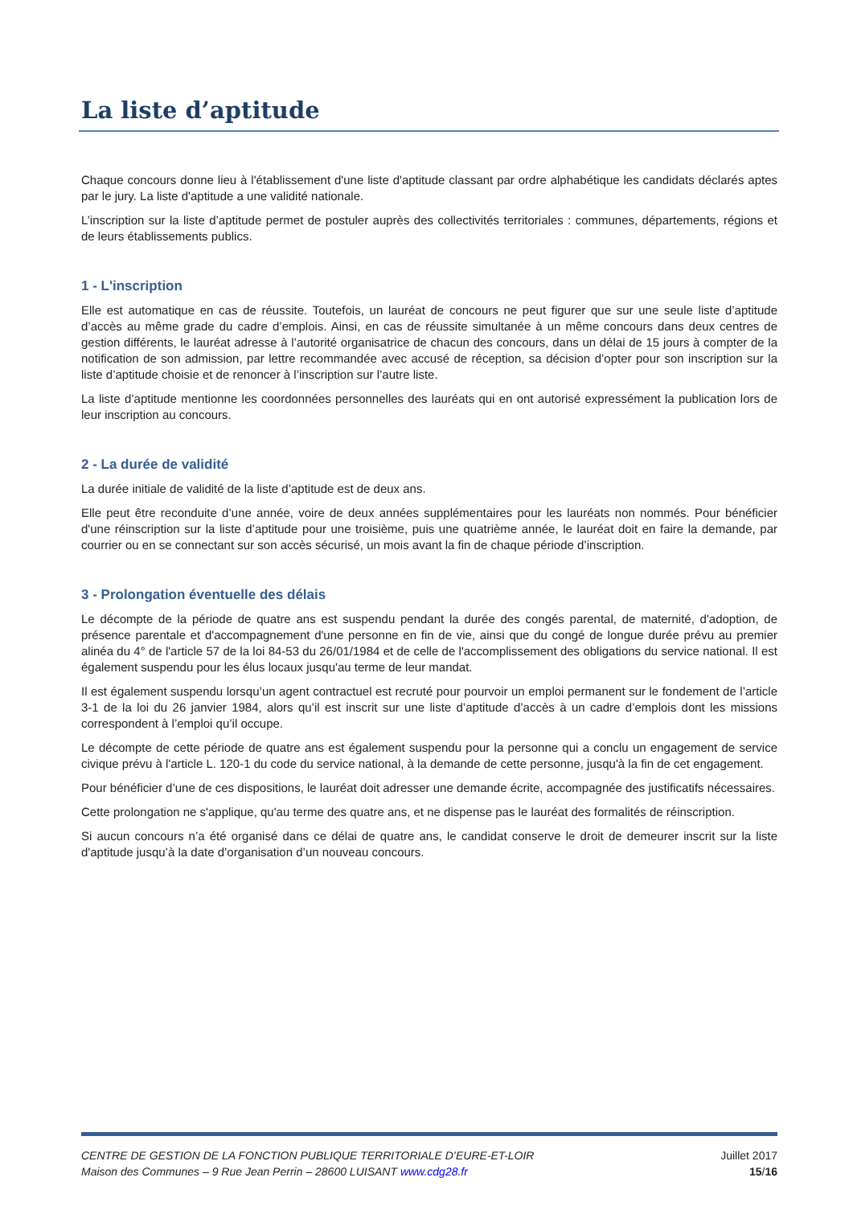La liste d’aptitude
Chaque concours donne lieu à l'établissement d'une liste d'aptitude classant par ordre alphabétique les candidats déclarés aptes par le jury. La liste d'aptitude a une validité nationale.
L’inscription sur la liste d’aptitude permet de postuler auprès des collectivités territoriales : communes, départements, régions et de leurs établissements publics.
1 - L'inscription
Elle est automatique en cas de réussite. Toutefois, un lauréat de concours ne peut figurer que sur une seule liste d’aptitude d’accès au même grade du cadre d’emplois. Ainsi, en cas de réussite simultanée à un même concours dans deux centres de gestion différents, le lauréat adresse à l’autorité organisatrice de chacun des concours, dans un délai de 15 jours à compter de la notification de son admission, par lettre recommandée avec accusé de réception, sa décision d’opter pour son inscription sur la liste d’aptitude choisie et de renoncer à l’inscription sur l’autre liste.
La liste d’aptitude mentionne les coordonnées personnelles des lauréats qui en ont autorisé expressément la publication lors de leur inscription au concours.
2 - La durée de validité
La durée initiale de validité de la liste d’aptitude est de deux ans.
Elle peut être reconduite d’une année, voire de deux années supplémentaires pour les lauréats non nommés. Pour bénéficier d'une réinscription sur la liste d’aptitude pour une troisième, puis une quatrième année, le lauréat doit en faire la demande, par courrier ou en se connectant sur son accès sécurisé, un mois avant la fin de chaque période d’inscription.
3 - Prolongation éventuelle des délais
Le décompte de la période de quatre ans est suspendu pendant la durée des congés parental, de maternité, d'adoption, de présence parentale et d'accompagnement d'une personne en fin de vie, ainsi que du congé de longue durée prévu au premier alinéa du 4° de l'article 57 de la loi 84-53 du 26/01/1984 et de celle de l'accomplissement des obligations du service national. Il est également suspendu pour les élus locaux jusqu'au terme de leur mandat.
Il est également suspendu lorsqu’un agent contractuel est recruté pour pourvoir un emploi permanent sur le fondement de l’article 3-1 de la loi du 26 janvier 1984, alors qu’il est inscrit sur une liste d’aptitude d’accès à un cadre d’emplois dont les missions correspondent à l’emploi qu’il occupe.
Le décompte de cette période de quatre ans est également suspendu pour la personne qui a conclu un engagement de service civique prévu à l'article L. 120-1 du code du service national, à la demande de cette personne, jusqu'à la fin de cet engagement.
Pour bénéficier d’une de ces dispositions, le lauréat doit adresser une demande écrite, accompagnée des justificatifs nécessaires.
Cette prolongation ne s'applique, qu'au terme des quatre ans, et ne dispense pas le lauréat des formalités de réinscription.
Si aucun concours n’a été organisé dans ce délai de quatre ans, le candidat conserve le droit de demeurer inscrit sur la liste d'aptitude jusqu’à la date d’organisation d’un nouveau concours.
CENTRE DE GESTION DE LA FONCTION PUBLIQUE TERRITORIALE D’EURE-ET-LOIR
Maison des Communes – 9 Rue Jean Perrin – 28600 LUISANT www.cdg28.fr
Juillet 2017
15/16